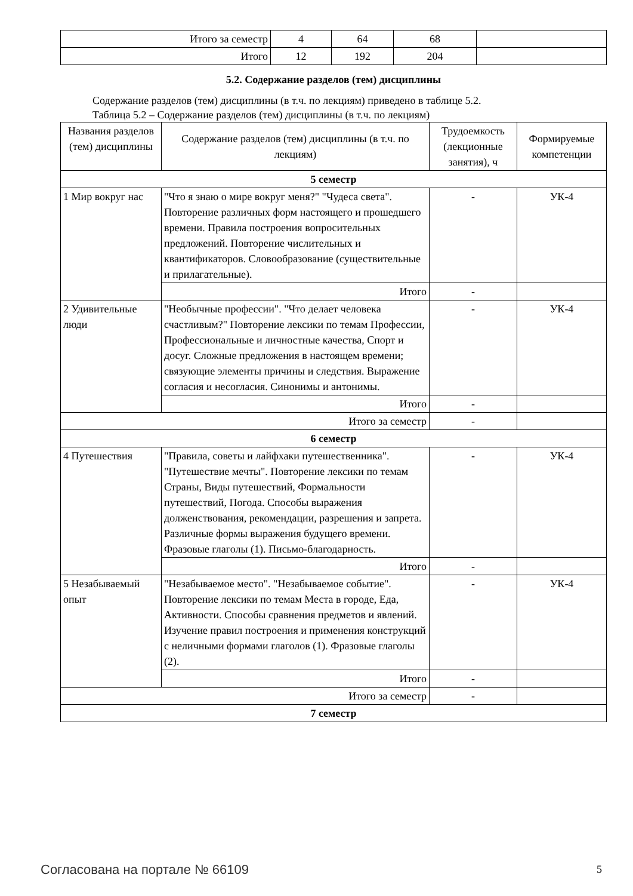| Итого за семестр | 4 | 64 | 68 | |
| Итого | 12 | 192 | 204 | |
5.2. Содержание разделов (тем) дисциплины
Содержание разделов (тем) дисциплины (в т.ч. по лекциям) приведено в таблице 5.2.
Таблица 5.2 – Содержание разделов (тем) дисциплины (в т.ч. по лекциям)
| Названия разделов (тем) дисциплины | Содержание разделов (тем) дисциплины (в т.ч. по лекциям) | Трудоемкость (лекционные занятия), ч | Формируемые компетенции |
| --- | --- | --- | --- |
| 5 семестр | | | |
| 1 Мир вокруг нас | "Что я знаю о мире вокруг меня?" "Чудеса света". Повторение различных форм настоящего и прошедшего времени. Правила построения вопросительных предложений. Повторение числительных и квантификаторов. Словообразование (существительные и прилагательные). | - | УК-4 |
| | Итого | - | |
| 2 Удивительные люди | "Необычные профессии". "Что делает человека счастливым?" Повторение лексики по темам Профессии, Профессиональные и личностные качества, Спорт и досуг. Сложные предложения в настоящем времени; связующие элементы причины и следствия. Выражение согласия и несогласия. Синонимы и антонимы. | - | УК-4 |
| | Итого | - | |
| Итого за семестр | | - | |
| 6 семестр | | | |
| 4 Путешествия | "Правила, советы и лайфхаки путешественника". "Путешествие мечты". Повторение лексики по темам Страны, Виды путешествий, Формальности путешествий, Погода. Способы выражения долженствования, рекомендации, разрешения и запрета. Различные формы выражения будущего времени. Фразовые глаголы (1). Письмо-благодарность. | - | УК-4 |
| | Итого | - | |
| 5 Незабываемый опыт | "Незабываемое место". "Незабываемое событие". Повторение лексики по темам Места в городе, Еда, Активности. Способы сравнения предметов и явлений. Изучение правил построения и применения конструкций с неличными формами глаголов (1). Фразовые глаголы (2). | - | УК-4 |
| | Итого | - | |
| Итого за семестр | | - | |
| 7 семестр | | | |
Согласована на портале № 66109 5